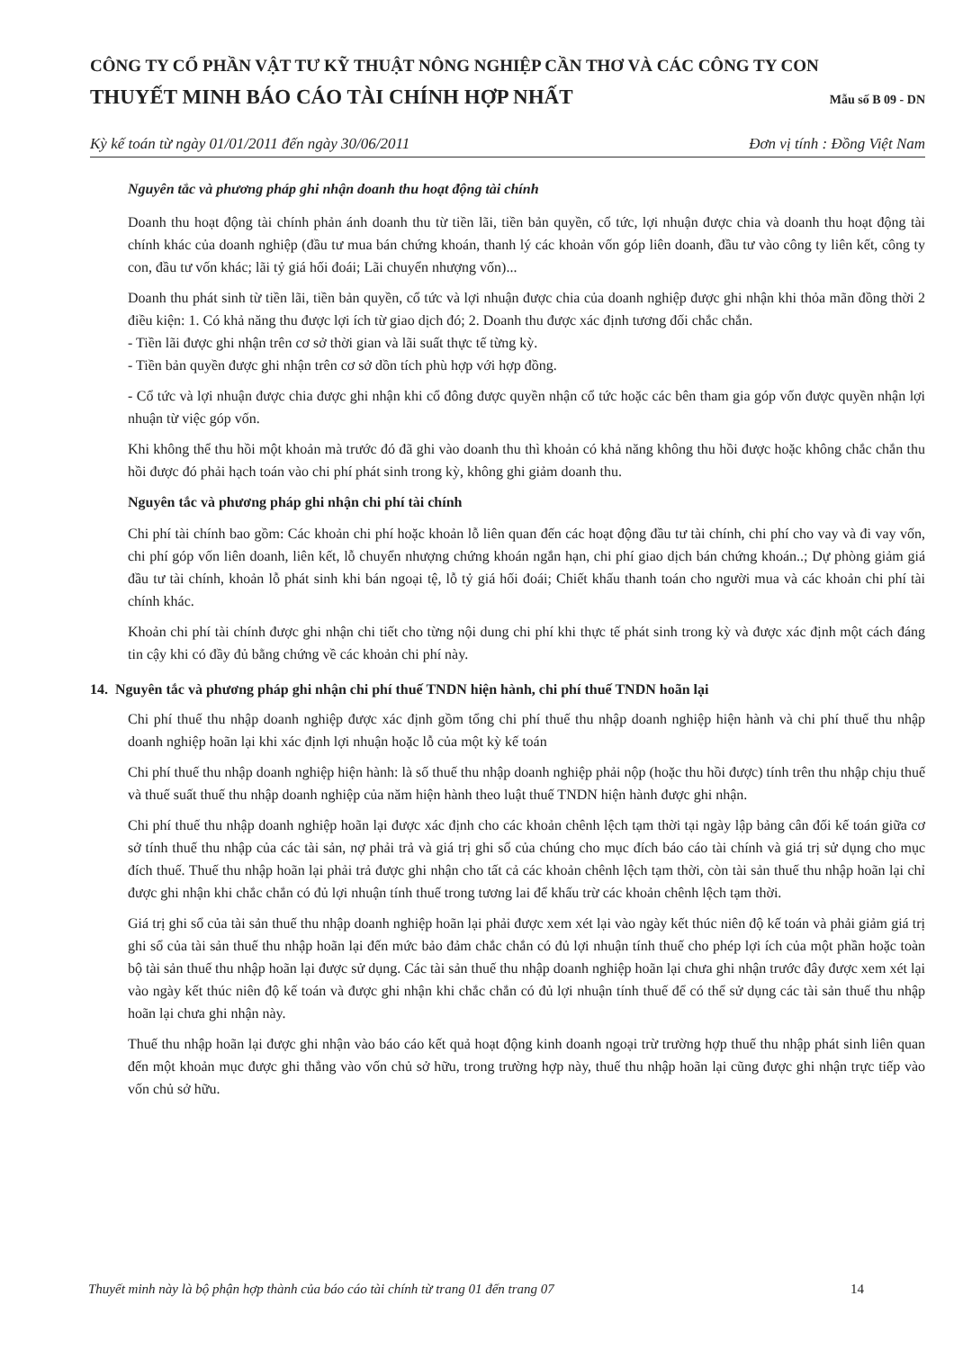CÔNG TY CỔ PHẦN VẬT TƯ KỸ THUẬT NÔNG NGHIỆP CẦN THƠ VÀ CÁC CÔNG TY CON
THUYẾT MINH BÁO CÁO TÀI CHÍNH HỢP NHẤT Mẫu số B 09 - DN
Kỳ kế toán từ ngày 01/01/2011 đến ngày 30/06/2011 Đơn vị tính : Đồng Việt Nam
Nguyên tắc và phương pháp ghi nhận doanh thu hoạt động tài chính
Doanh thu hoạt động tài chính phản ánh doanh thu từ tiền lãi, tiền bản quyền, cổ tức, lợi nhuận được chia và doanh thu hoạt động tài chính khác của doanh nghiệp (đầu tư mua bán chứng khoán, thanh lý các khoản vốn góp liên doanh, đầu tư vào công ty liên kết, công ty con, đầu tư vốn khác; lãi tỷ giá hối đoái; Lãi chuyển nhượng vốn)...
Doanh thu phát sinh từ tiền lãi, tiền bản quyền, cổ tức và lợi nhuận được chia của doanh nghiệp được ghi nhận khi thỏa mãn đồng thời 2 điều kiện: 1. Có khả năng thu được lợi ích từ giao dịch đó; 2. Doanh thu được xác định tương đối chắc chắn.
- Tiền lãi được ghi nhận trên cơ sở thời gian và lãi suất thực tế từng kỳ.
- Tiền bản quyền được ghi nhận trên cơ sở dồn tích phù hợp với hợp đồng.
- Cổ tức và lợi nhuận được chia được ghi nhận khi cổ đông được quyền nhận cổ tức hoặc các bên tham gia góp vốn được quyền nhận lợi nhuận từ việc góp vốn.
Khi không thể thu hồi một khoản mà trước đó đã ghi vào doanh thu thì khoản có khả năng không thu hồi được hoặc không chắc chắn thu hồi được đó phải hạch toán vào chi phí phát sinh trong kỳ, không ghi giảm doanh thu.
Nguyên tắc và phương pháp ghi nhận chi phí tài chính
Chi phí tài chính bao gồm: Các khoản chi phí hoặc khoản lỗ liên quan đến các hoạt động đầu tư tài chính, chi phí cho vay và đi vay vốn, chi phí góp vốn liên doanh, liên kết, lỗ chuyển nhượng chứng khoán ngắn hạn, chi phí giao dịch bán chứng khoán..; Dự phòng giảm giá đầu tư tài chính, khoản lỗ phát sinh khi bán ngoại tệ, lỗ tỷ giá hối đoái; Chiết khấu thanh toán cho người mua và các khoản chi phí tài chính khác.
Khoản chi phí tài chính được ghi nhận chi tiết cho từng nội dung chi phí khi thực tế phát sinh trong kỳ và được xác định một cách đáng tin cậy khi có đầy đủ bằng chứng về các khoản chi phí này.
14. Nguyên tắc và phương pháp ghi nhận chi phí thuế TNDN hiện hành, chi phí thuế TNDN hoãn lại
Chi phí thuế thu nhập doanh nghiệp được xác định gồm tổng chi phí thuế thu nhập doanh nghiệp hiện hành và chi phí thuế thu nhập doanh nghiệp hoãn lại khi xác định lợi nhuận hoặc lỗ của một kỳ kế toán
Chi phí thuế thu nhập doanh nghiệp hiện hành: là số thuế thu nhập doanh nghiệp phải nộp (hoặc thu hồi được) tính trên thu nhập chịu thuế và thuế suất thuế thu nhập doanh nghiệp của năm hiện hành theo luật thuế TNDN hiện hành được ghi nhận.
Chi phí thuế thu nhập doanh nghiệp hoãn lại được xác định cho các khoản chênh lệch tạm thời tại ngày lập bảng cân đối kế toán giữa cơ sở tính thuế thu nhập của các tài sản, nợ phải trả và giá trị ghi sổ của chúng cho mục đích báo cáo tài chính và giá trị sử dụng cho mục đích thuế. Thuế thu nhập hoãn lại phải trả được ghi nhận cho tất cả các khoản chênh lệch tạm thời, còn tài sản thuế thu nhập hoãn lại chỉ được ghi nhận khi chắc chắn có đủ lợi nhuận tính thuế trong tương lai để khấu trừ các khoản chênh lệch tạm thời.
Giá trị ghi sổ của tài sản thuế thu nhập doanh nghiệp hoãn lại phải được xem xét lại vào ngày kết thúc niên độ kế toán và phải giảm giá trị ghi sổ của tài sản thuế thu nhập hoãn lại đến mức bảo đảm chắc chắn có đủ lợi nhuận tính thuế cho phép lợi ích của một phần hoặc toàn bộ tài sản thuế thu nhập hoãn lại được sử dụng. Các tài sản thuế thu nhập doanh nghiệp hoãn lại chưa ghi nhận trước đây được xem xét lại vào ngày kết thúc niên độ kế toán và được ghi nhận khi chắc chắn có đủ lợi nhuận tính thuế để có thể sử dụng các tài sản thuế thu nhập hoãn lại chưa ghi nhận này.
Thuế thu nhập hoãn lại được ghi nhận vào báo cáo kết quả hoạt động kinh doanh ngoại trừ trường hợp thuế thu nhập phát sinh liên quan đến một khoản mục được ghi thẳng vào vốn chủ sở hữu, trong trường hợp này, thuế thu nhập hoãn lại cũng được ghi nhận trực tiếp vào vốn chủ sở hữu.
Thuyết minh này là bộ phận hợp thành của báo cáo tài chính từ trang 01 đến trang 07 14